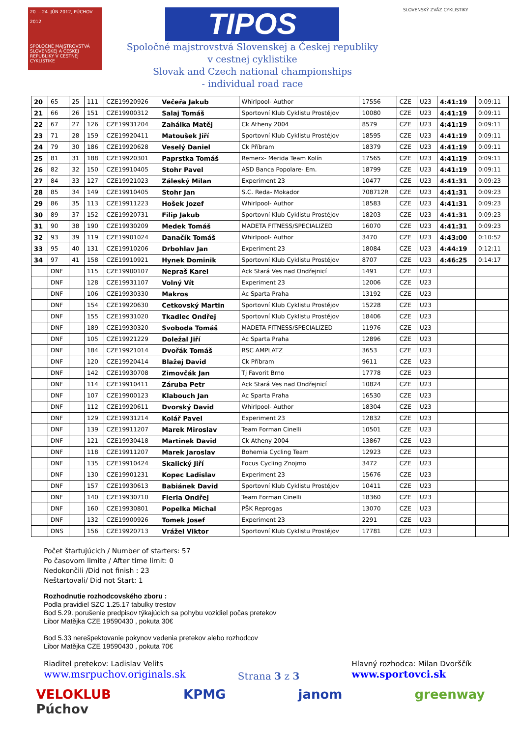20. – 24. JÚN 2012, PÚCHOV
2012
SPOLOČNÉ MAJSTROVSTVÁ SLOVENSKEJ A ČESKEJ REPUBLIKY V CESTNEJ CYKLISTIKE
TIPOS
Spoločné majstrovstvá Slovenskej a Českej republiky
v cestnej cyklistike
Slovak and Czech national championships
- individual road race
SLOVENSKÝ ZVÄZ CYKLISTIKY
| 20 | 65 | 25 | 111 | CZE19920926 | Večeřa Jakub | Whirlpool- Author | 17556 | CZE | U23 | 4:41:19 | 0:09:11 |
| 21 | 66 | 26 | 151 | CZE19900312 | Salaj Tomáš | Sportovní Klub Cyklistu Prostějov | 10080 | CZE | U23 | 4:41:19 | 0:09:11 |
| 22 | 67 | 27 | 126 | CZE19931204 | Zahálka Matěj | Ck Atheny 2004 | 8579 | CZE | U23 | 4:41:19 | 0:09:11 |
| 23 | 71 | 28 | 159 | CZE19920411 | Matoušek Jiří | Sportovní Klub Cyklistu Prostějov | 18595 | CZE | U23 | 4:41:19 | 0:09:11 |
| 24 | 79 | 30 | 186 | CZE19920628 | Veselý Daniel | Ck Příbram | 18379 | CZE | U23 | 4:41:19 | 0:09:11 |
| 25 | 81 | 31 | 188 | CZE19920301 | Paprstka Tomáš | Remerx- Merida Team Kolín | 17565 | CZE | U23 | 4:41:19 | 0:09:11 |
| 26 | 82 | 32 | 150 | CZE19910405 | Stohr Pavel | ASD Banca Popolare- Em. | 18799 | CZE | U23 | 4:41:19 | 0:09:11 |
| 27 | 84 | 33 | 127 | CZE19921023 | Záleský Milan | Experiment 23 | 10477 | CZE | U23 | 4:41:31 | 0:09:23 |
| 28 | 85 | 34 | 149 | CZE19910405 | Stohr Jan | S.C. Reda- Mokador | 708712R | CZE | U23 | 4:41:31 | 0:09:23 |
| 29 | 86 | 35 | 113 | CZE19911223 | Hošek Jozef | Whirlpool- Author | 18583 | CZE | U23 | 4:41:31 | 0:09:23 |
| 30 | 89 | 37 | 152 | CZE19920731 | Filip Jakub | Sportovní Klub Cyklistu Prostějov | 18203 | CZE | U23 | 4:41:31 | 0:09:23 |
| 31 | 90 | 38 | 190 | CZE19930209 | Medek Tomáš | MADETA FITNESS/SPECIALIZED | 16070 | CZE | U23 | 4:41:31 | 0:09:23 |
| 32 | 93 | 39 | 119 | CZE19901024 | Danačík Tomáš | Whirlpool- Author | 3470 | CZE | U23 | 4:43:00 | 0:10:52 |
| 33 | 95 | 40 | 131 | CZE19910206 | Drbohlav Jan | Experiment 23 | 18084 | CZE | U23 | 4:44:19 | 0:12:11 |
| 34 | 97 | 41 | 158 | CZE19910921 | Hynek Dominik | Sportovní Klub Cyklistu Prostějov | 8707 | CZE | U23 | 4:46:25 | 0:14:17 |
| | DNF | | 115 | CZE19900107 | Nepraš Karel | Ack Stará Ves nad Ondřejnicí | 1491 | CZE | U23 | | |
| | DNF | | 128 | CZE19931107 | Volný Vít | Experiment 23 | 12006 | CZE | U23 | | |
| | DNF | | 106 | CZE19930330 | Makros | Ac Sparta Praha | 13192 | CZE | U23 | | |
| | DNF | | 154 | CZE19920630 | Cetkovský Martin | Sportovní Klub Cyklistu Prostějov | 15228 | CZE | U23 | | |
| | DNF | | 155 | CZE19931020 | Tkadlec Ondřej | Sportovní Klub Cyklistu Prostějov | 18406 | CZE | U23 | | |
| | DNF | | 189 | CZE19930320 | Svoboda Tomáš | MADETA FITNESS/SPECIALIZED | 11976 | CZE | U23 | | |
| | DNF | | 105 | CZE19921229 | Doležal Jiří | Ac Sparta Praha | 12896 | CZE | U23 | | |
| | DNF | | 184 | CZE19921014 | Dvořák Tomáš | RSC AMPLATZ | 3653 | CZE | U23 | | |
| | DNF | | 120 | CZE19920414 | Blažej David | Ck Příbram | 9611 | CZE | U23 | | |
| | DNF | | 142 | CZE19930708 | Zimovčák Jan | Tj Favorit Brno | 17778 | CZE | U23 | | |
| | DNF | | 114 | CZE19910411 | Záruba Petr | Ack Stará Ves nad Ondřejnicí | 10824 | CZE | U23 | | |
| | DNF | | 107 | CZE19900123 | Klabouch Jan | Ac Sparta Praha | 16530 | CZE | U23 | | |
| | DNF | | 112 | CZE19920611 | Dvorský David | Whirlpool- Author | 18304 | CZE | U23 | | |
| | DNF | | 129 | CZE19931214 | Kolář Pavel | Experiment 23 | 12832 | CZE | U23 | | |
| | DNF | | 139 | CZE19911207 | Marek Miroslav | Team Forman Cinelli | 10501 | CZE | U23 | | |
| | DNF | | 121 | CZE19930418 | Martinek David | Ck Atheny 2004 | 13867 | CZE | U23 | | |
| | DNF | | 118 | CZE19911207 | Marek Jaroslav | Bohemia Cycling Team | 12923 | CZE | U23 | | |
| | DNF | | 135 | CZE19910424 | Skalický Jiří | Focus Cycling Znojmo | 3472 | CZE | U23 | | |
| | DNF | | 130 | CZE19901231 | Kopec Ladislav | Experiment 23 | 15676 | CZE | U23 | | |
| | DNF | | 157 | CZE19930613 | Babiánek David | Sportovní Klub Cyklistu Prostějov | 10411 | CZE | U23 | | |
| | DNF | | 140 | CZE19930710 | Fierla Ondřej | Team Forman Cinelli | 18360 | CZE | U23 | | |
| | DNF | | 160 | CZE19930801 | Popelka Michal | PŠK Reprogas | 13070 | CZE | U23 | | |
| | DNF | | 132 | CZE19900926 | Tomek Josef | Experiment 23 | 2291 | CZE | U23 | | |
| | DNS | | 156 | CZE19920713 | Vrážel Viktor | Sportovní Klub Cyklistu Prostějov | 17781 | CZE | U23 | | |
Počet štartujúcich / Number of starters: 57
Po časovom limite / After time limit: 0
Nedokončili /Did not finish : 23
Neštartovali/ Did not Start: 1
Rozhodnutie rozhodcovského zboru :
Podla pravidiel SZC 1.25.17 tabulky trestov
Bod 5.29. porušenie predpisov týkajúcich sa pohybu vozidiel počas pretekov
Libor Matějka CZE 19590430 , pokuta 30€
Bod 5.33 nerešpektovanie pokynov vedenia pretekov alebo rozhodcov
Libor Matějka CZE 19590430 , pokuta 70€
Riaditel pretekov: Ladislav Velits
www.msrpuchov.originals.sk
Strana 3 z 3
Hlavný rozhodca: Milan Dvorščík
www.sportovci.sk
VELOKLUB
Púchov KPMG janom greenway